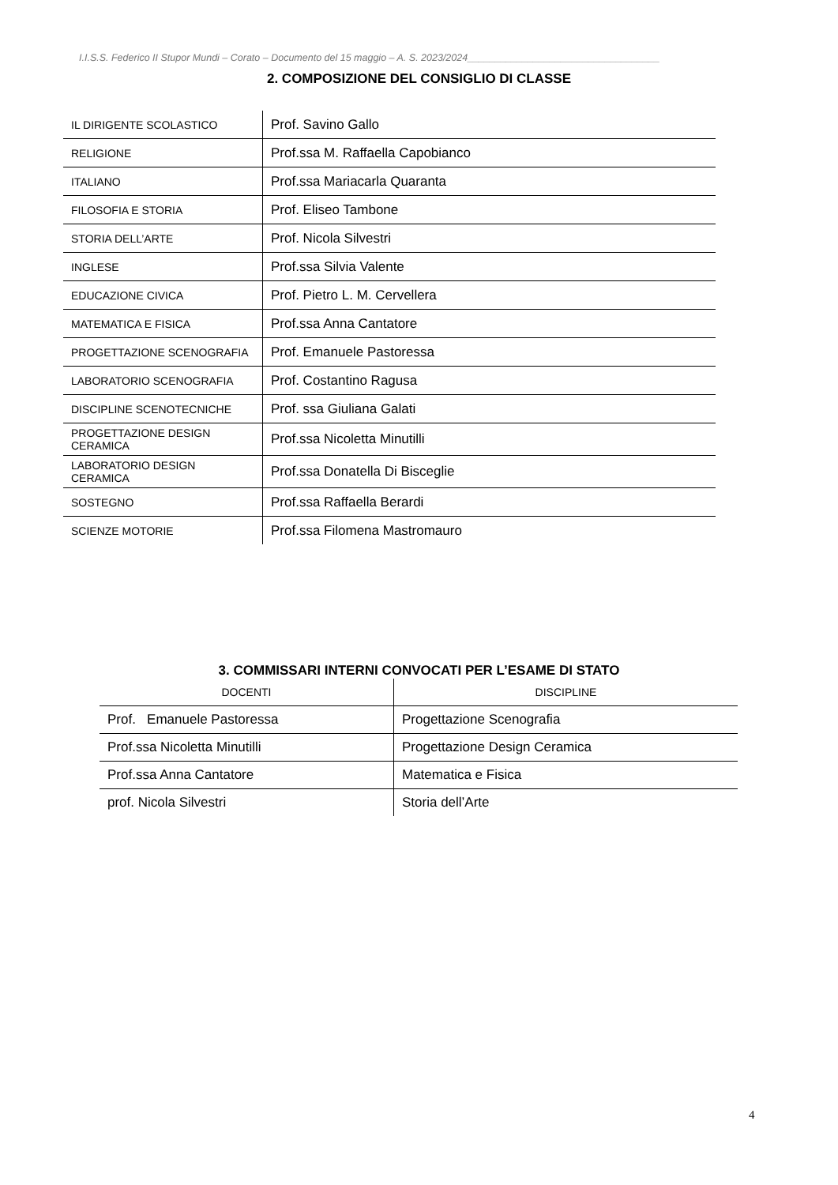I.I.S.S. Federico II Stupor Mundi – Corato – Documento del 15 maggio – A. S. 2023/2024___________________________________
2. COMPOSIZIONE DEL CONSIGLIO DI CLASSE
| IL DIRIGENTE SCOLASTICO | Prof. Savino Gallo |
| RELIGIONE | Prof.ssa M. Raffaella Capobianco |
| ITALIANO | Prof.ssa Mariacarla Quaranta |
| FILOSOFIA E STORIA | Prof. Eliseo Tambone |
| STORIA DELL’ARTE | Prof. Nicola Silvestri |
| INGLESE | Prof.ssa Silvia Valente |
| EDUCAZIONE CIVICA | Prof. Pietro L. M. Cervellera |
| MATEMATICA E FISICA | Prof.ssa Anna Cantatore |
| PROGETTAZIONE SCENOGRAFIA | Prof. Emanuele Pastoressa |
| LABORATORIO SCENOGRAFIA | Prof. Costantino Ragusa |
| DISCIPLINE SCENOTECNICHE | Prof. ssa Giuliana Galati |
| PROGETTAZIONE DESIGN CERAMICA | Prof.ssa Nicoletta Minutilli |
| LABORATORIO DESIGN CERAMICA | Prof.ssa Donatella Di Bisceglie |
| SOSTEGNO | Prof.ssa Raffaella Berardi |
| SCIENZE MOTORIE | Prof.ssa Filomena Mastromauro |
3. COMMISSARI INTERNI CONVOCATI PER L’ESAME DI STATO
| DOCENTI | DISCIPLINE |
| --- | --- |
| Prof. Emanuele Pastoressa | Progettazione Scenografia |
| Prof.ssa Nicoletta Minutilli | Progettazione Design Ceramica |
| Prof.ssa Anna Cantatore | Matematica e Fisica |
| prof. Nicola Silvestri | Storia dell’Arte |
4